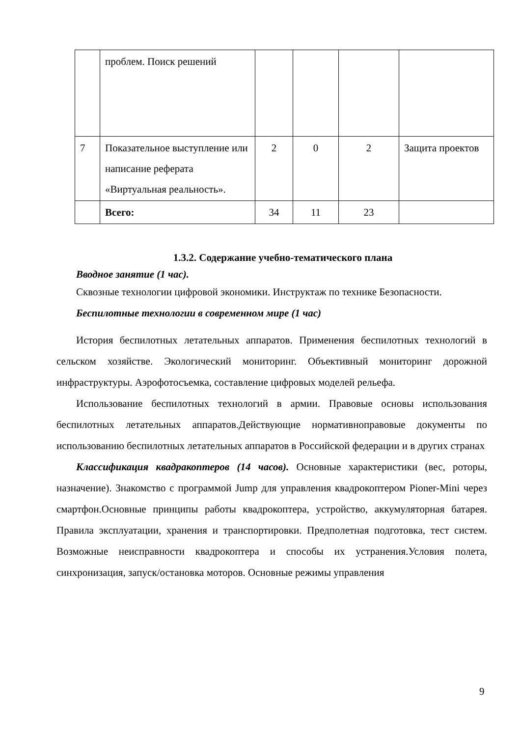| | проблем. Поиск решений | | | | |
| 7 | Показательное выступление или написание реферата «Виртуальная реальность». | 2 | 0 | 2 | Защита проектов |
| | Всего: | 34 | 11 | 23 | |
1.3.2. Содержание учебно-тематического плана
Вводное занятие (1 час).
Сквозные технологии цифровой экономики. Инструктаж по технике Безопасности.
Беспилотные технологии в современном мире (1 час)
История беспилотных летательных аппаратов. Применения беспилотных технологий в сельском хозяйстве. Экологический мониторинг. Объективный мониторинг дорожной инфраструктуры. Аэрофотосъемка, составление цифровых моделей рельефа.
Использование беспилотных технологий в армии. Правовые основы использования беспилотных летательных аппаратов.Действующие нормативноправовые документы по использованию беспилотных летательных аппаратов в Российской федерации и в других странах
Классификация квадракоптеров (14 часов). Основные характеристики (вес, роторы, назначение). Знакомство с программой Jump для управления квадрокоптером Pioner-Mini через смартфон.Основные принципы работы квадрокоптера, устройство, аккумуляторная батарея. Правила эксплуатации, хранения и транспортировки. Предполетная подготовка, тест систем. Возможные неисправности квадрокоптера и способы их устранения.Условия полета, синхронизация, запуск/остановка моторов. Основные режимы управления
9